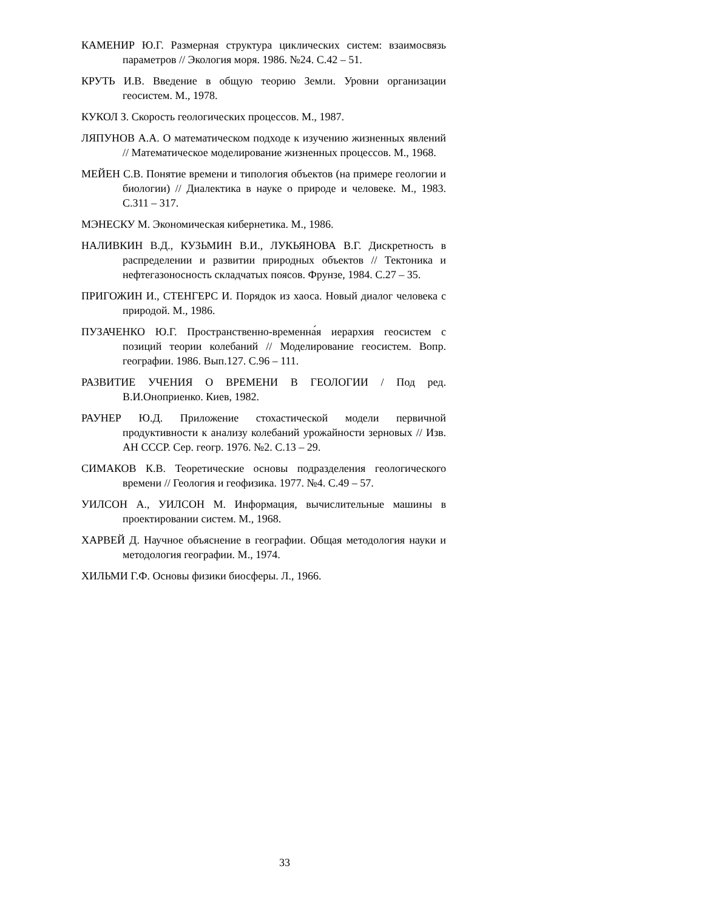КАМЕНИР Ю.Г. Размерная структура циклических систем: взаимосвязь параметров // Экология моря. 1986. №24. С.42 – 51.
КРУТЬ И.В. Введение в общую теорию Земли. Уровни организации геосистем. М., 1978.
КУКОЛ З. Скорость геологических процессов. М., 1987.
ЛЯПУНОВ А.А. О математическом подходе к изучению жизненных явлений // Математическое моделирование жизненных процессов. М., 1968.
МЕЙЕН С.В. Понятие времени и типология объектов (на примере геологии и биологии) // Диалектика в науке о природе и человеке. М., 1983. С.311 – 317.
МЭНЕСКУ М. Экономическая кибернетика. М., 1986.
НАЛИВКИН В.Д., КУЗЬМИН В.И., ЛУКЬЯНОВА В.Г. Дискретность в распределении и развитии природных объектов // Тектоника и нефтегазоносность складчатых поясов. Фрунзе, 1984. С.27 – 35.
ПРИГОЖИН И., СТЕНГЕРС И. Порядок из хаоса. Новый диалог человека с природой. М., 1986.
ПУЗАЧЕНКО Ю.Г. Пространственно-временна́я иерархия геосистем с позиций теории колебаний // Моделирование геосистем. Вопр. географии. 1986. Вып.127. С.96 – 111.
РАЗВИТИЕ УЧЕНИЯ О ВРЕМЕНИ В ГЕОЛОГИИ / Под ред. В.И.Оноприенко. Киев, 1982.
РАУНЕР Ю.Д. Приложение стохастической модели первичной продуктивности к анализу колебаний урожайности зерновых // Изв. АН СССР. Сер. геогр. 1976. №2. С.13 – 29.
СИМАКОВ К.В. Теоретические основы подразделения геологического времени // Геология и геофизика. 1977. №4. С.49 – 57.
УИЛСОН А., УИЛСОН М. Информация, вычислительные машины в проектировании систем. М., 1968.
ХАРВЕЙ Д. Научное объяснение в географии. Общая методология науки и методология географии. М., 1974.
ХИЛЬМИ Г.Ф. Основы физики биосферы. Л., 1966.
33